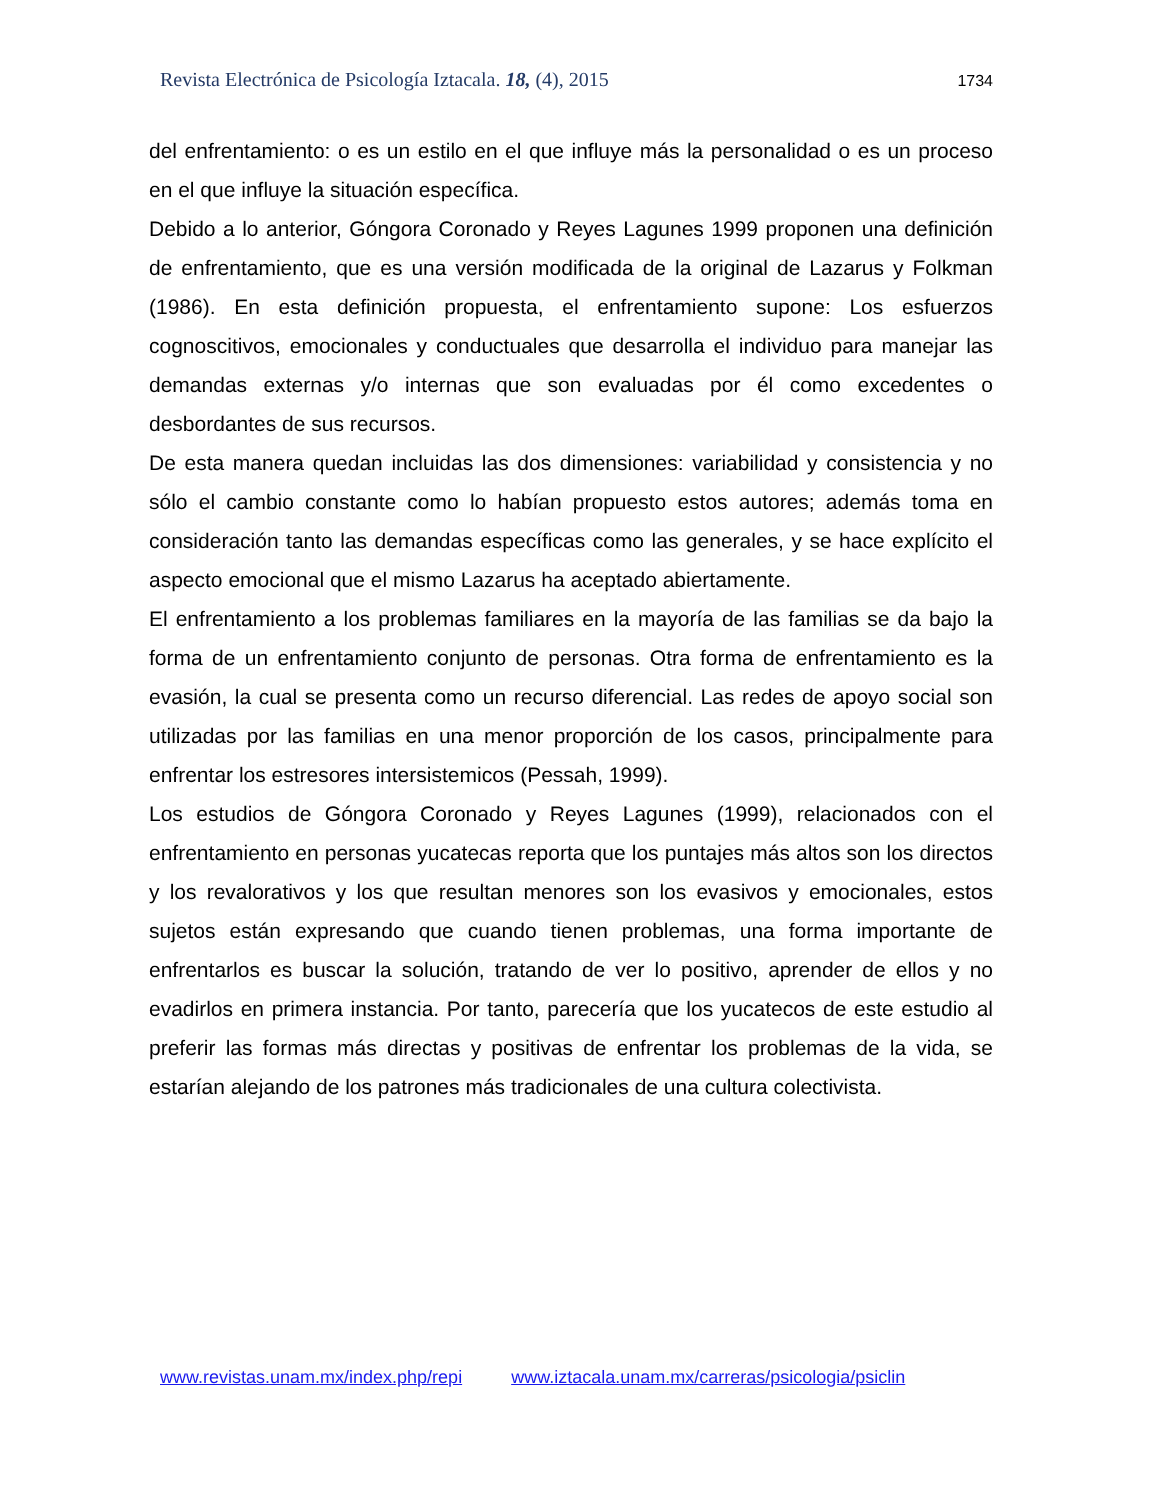Revista Electrónica de Psicología Iztacala. 18, (4), 2015 1734
del enfrentamiento: o es un estilo en el que influye más la personalidad o es un proceso en el que influye la situación específica.
Debido a lo anterior, Góngora Coronado y Reyes Lagunes 1999 proponen una definición de enfrentamiento, que es una versión modificada de la original de Lazarus y Folkman (1986). En esta definición propuesta, el enfrentamiento supone: Los esfuerzos cognoscitivos, emocionales y conductuales que desarrolla el individuo para manejar las demandas externas y/o internas que son evaluadas por él como excedentes o desbordantes de sus recursos.
De esta manera quedan incluidas las dos dimensiones: variabilidad y consistencia y no sólo el cambio constante como lo habían propuesto estos autores; además toma en consideración tanto las demandas específicas como las generales, y se hace explícito el aspecto emocional que el mismo Lazarus ha aceptado abiertamente.
El enfrentamiento a los problemas familiares en la mayoría de las familias se da bajo la forma de un enfrentamiento conjunto de personas. Otra forma de enfrentamiento es la evasión, la cual se presenta como un recurso diferencial. Las redes de apoyo social son utilizadas por las familias en una menor proporción de los casos, principalmente para enfrentar los estresores intersistemicos (Pessah, 1999).
Los estudios de Góngora Coronado y Reyes Lagunes (1999), relacionados con el enfrentamiento en personas yucatecas reporta que los puntajes más altos son los directos y los revalorativos y los que resultan menores son los evasivos y emocionales, estos sujetos están expresando que cuando tienen problemas, una forma importante de enfrentarlos es buscar la solución, tratando de ver lo positivo, aprender de ellos y no evadirlos en primera instancia. Por tanto, parecería que los yucatecos de este estudio al preferir las formas más directas y positivas de enfrentar los problemas de la vida, se estarían alejando de los patrones más tradicionales de una cultura colectivista.
www.revistas.unam.mx/index.php/repi www.iztacala.unam.mx/carreras/psicologia/psiclin